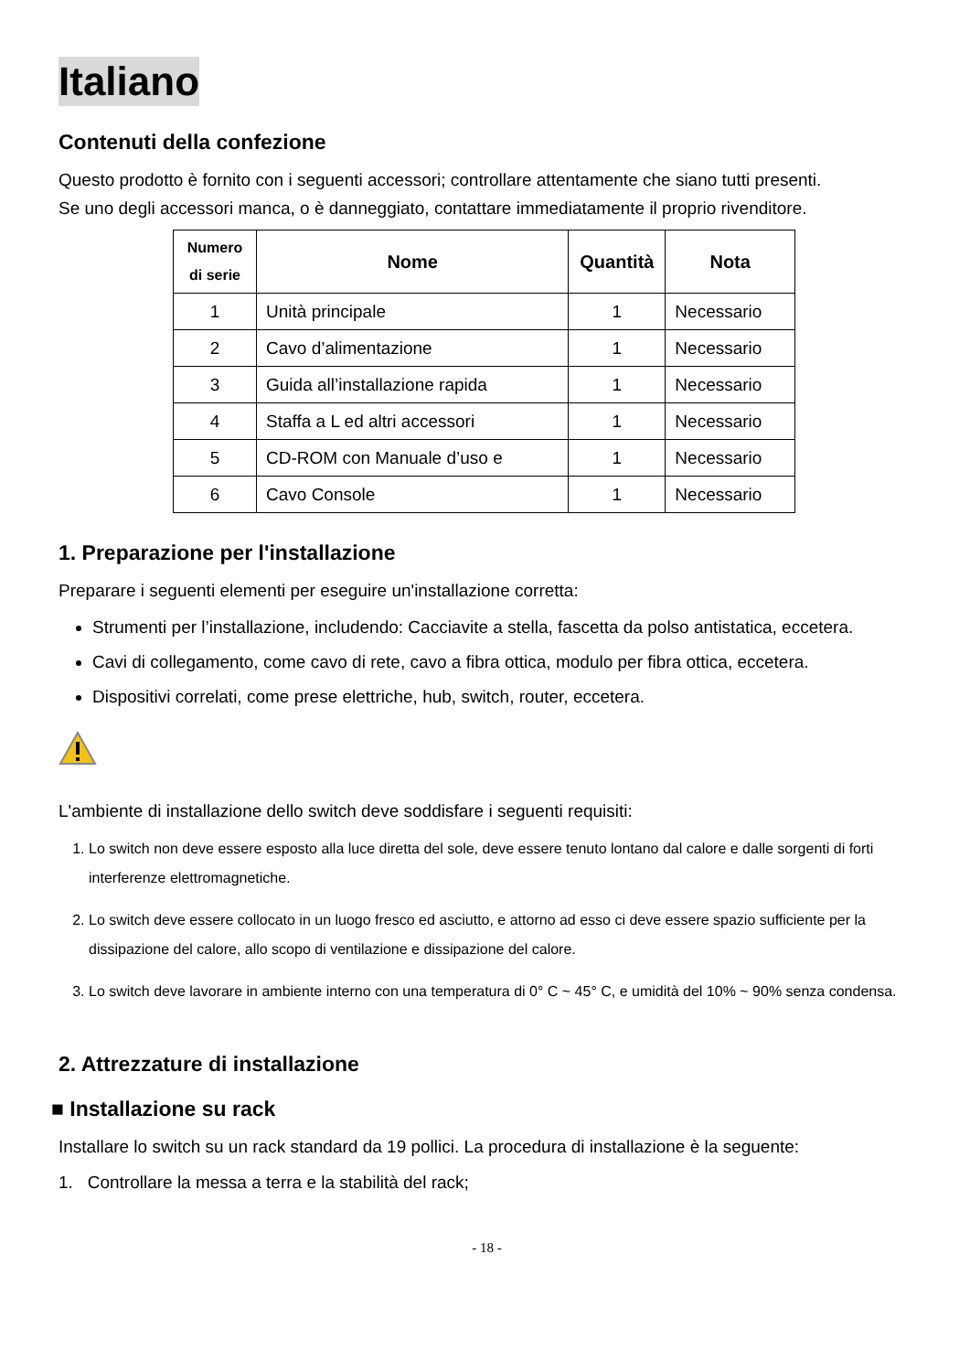Italiano
Contenuti della confezione
Questo prodotto è fornito con i seguenti accessori; controllare attentamente che siano tutti presenti.
Se uno degli accessori manca, o è danneggiato, contattare immediatamente il proprio rivenditore.
| Numero di serie | Nome | Quantità | Nota |
| --- | --- | --- | --- |
| 1 | Unità principale | 1 | Necessario |
| 2 | Cavo d’alimentazione | 1 | Necessario |
| 3 | Guida all’installazione rapida | 1 | Necessario |
| 4 | Staffa a L ed altri accessori | 1 | Necessario |
| 5 | CD-ROM con Manuale d’uso e | 1 | Necessario |
| 6 | Cavo Console | 1 | Necessario |
1. Preparazione per l'installazione
Preparare i seguenti elementi per eseguire un'installazione corretta:
Strumenti per l’installazione, includendo: Cacciavite a stella, fascetta da polso antistatica, eccetera.
Cavi di collegamento, come cavo di rete, cavo a fibra ottica, modulo per fibra ottica, eccetera.
Dispositivi correlati, come prese elettriche, hub, switch, router, eccetera.
L'ambiente di installazione dello switch deve soddisfare i seguenti requisiti:
1. Lo switch non deve essere esposto alla luce diretta del sole, deve essere tenuto lontano dal calore e dalle sorgenti di forti interferenze elettromagnetiche.
2. Lo switch deve essere collocato in un luogo fresco ed asciutto, e attorno ad esso ci deve essere spazio sufficiente per la dissipazione del calore, allo scopo di ventilazione e dissipazione del calore.
3. Lo switch deve lavorare in ambiente interno con una temperatura di 0° C ~ 45° C, e umidità del 10% ~ 90% senza condensa.
2. Attrezzature di installazione
■ Installazione su rack
Installare lo switch su un rack standard da 19 pollici. La procedura di installazione è la seguente:
1. Controllare la messa a terra e la stabilità del rack;
- 18 -